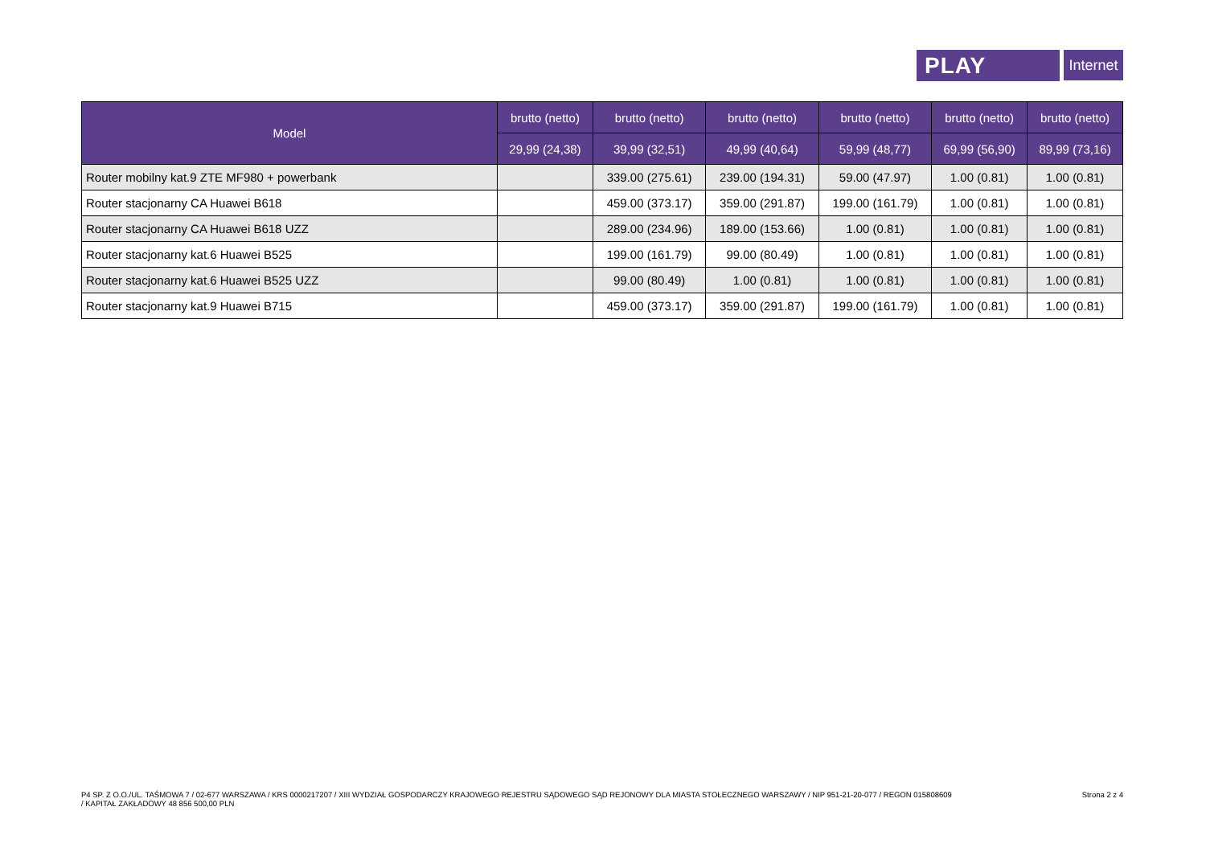PLAY
Internet
| Model | brutto (netto) | brutto (netto) | brutto (netto) | brutto (netto) | brutto (netto) | brutto (netto) |
| --- | --- | --- | --- | --- | --- | --- |
| | 29,99 (24,38) | 39,99 (32,51) | 49,99 (40,64) | 59,99 (48,77) | 69,99 (56,90) | 89,99 (73,16) |
| Router mobilny kat.9 ZTE MF980 + powerbank | | 339.00 (275.61) | 239.00 (194.31) | 59.00 (47.97) | 1.00 (0.81) | 1.00 (0.81) |
| Router stacjonarny CA Huawei B618 | | 459.00 (373.17) | 359.00 (291.87) | 199.00 (161.79) | 1.00 (0.81) | 1.00 (0.81) |
| Router stacjonarny CA Huawei B618 UZZ | | 289.00 (234.96) | 189.00 (153.66) | 1.00 (0.81) | 1.00 (0.81) | 1.00 (0.81) |
| Router stacjonarny kat.6 Huawei B525 | | 199.00 (161.79) | 99.00 (80.49) | 1.00 (0.81) | 1.00 (0.81) | 1.00 (0.81) |
| Router stacjonarny kat.6 Huawei B525 UZZ | | 99.00 (80.49) | 1.00 (0.81) | 1.00 (0.81) | 1.00 (0.81) | 1.00 (0.81) |
| Router stacjonarny kat.9 Huawei B715 | | 459.00 (373.17) | 359.00 (291.87) | 199.00 (161.79) | 1.00 (0.81) | 1.00 (0.81) |
P4 SP. Z O.O./UL. TAŚMOWA 7 / 02-677 WARSZAWA / KRS 0000217207 / XIII WYDZIAŁ GOSPODARCZY KRAJOWEGO REJESTRU SĄDOWEGO SĄD REJONOWY DLA MIASTA STOŁECZNEGO WARSZAWY / NIP 951-21-20-077 / REGON 015808609
/ KAPITAŁ ZAKŁADOWY 48 856 500,00 PLN
Strona 2 z 4